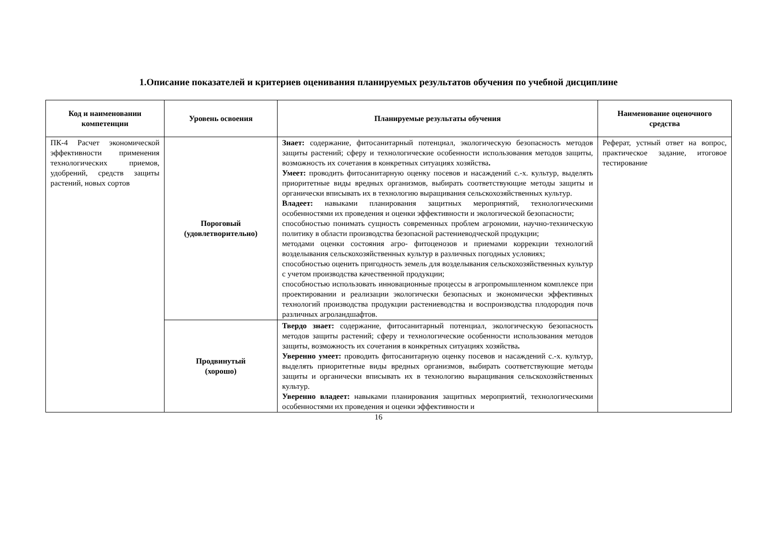1.Описание показателей и критериев оценивания планируемых результатов обучения по учебной дисциплине
| Код и наименовании компетенции | Уровень освоения | Планируемые результаты обучения | Наименование оценочного средства |
| --- | --- | --- | --- |
| ПК-4 Расчет экономической эффективности применения технологических приемов, удобрений, средств защиты растений, новых сортов | Пороговый (удовлетворительно) | Знает: содержание, фитосанитарный потенциал, экологическую безопасность методов защиты растений; сферу и технологические особенности использования методов защиты, возможность их сочетания в конкретных ситуациях хозяйства . Умеет: проводить фитосанитарную оценку посевов и насаждений с.-х. культур, выделять приоритетные виды вредных организмов, выбирать соответствующие методы защиты и органически вписывать их в технологию выращивания сельскохозяйственных культур. Владеет: навыками планирования защитных мероприятий, технологическими особенностями их проведения и оценки эффективности и экологической безопасности; способностью понимать сущность современных проблем агрономии, научно-техническую политику в области производства безопасной растениеводческой продукции; методами оценки состояния агро- фитоценозов и приемами коррекции технологий возделывания сельскохозяйственных культур в различных погодных условиях; способностью оценить пригодность земель для возделывания сельскохозяйственных культур с учетом производства качественной продукции; способностью использовать инновационные процессы в агропромышленном комплексе при проектировании и реализации экологически безопасных и экономически эффективных технологий производства продукции растениеводства и воспроизводства плодородия почв различных агроландшафтов. | Реферат, устный ответ на вопрос, практическое задание, итоговое тестирование |
| | Продвинутый (хорошо) | Твердо знает: содержание, фитосанитарный потенциал, экологическую безопасность методов защиты растений; сферу и технологические особенности использования методов защиты, возможность их сочетания в конкретных ситуациях хозяйства . Уверенно умеет: проводить фитосанитарную оценку посевов и насаждений с.-х. культур, выделять приоритетные виды вредных организмов, выбирать соответствующие методы защиты и органически вписывать их в технологию выращивания сельскохозяйственных культур. Уверенно владеет: навыками планирования защитных мероприятий, технологическими особенностями их проведения и оценки эффективности и | |
16